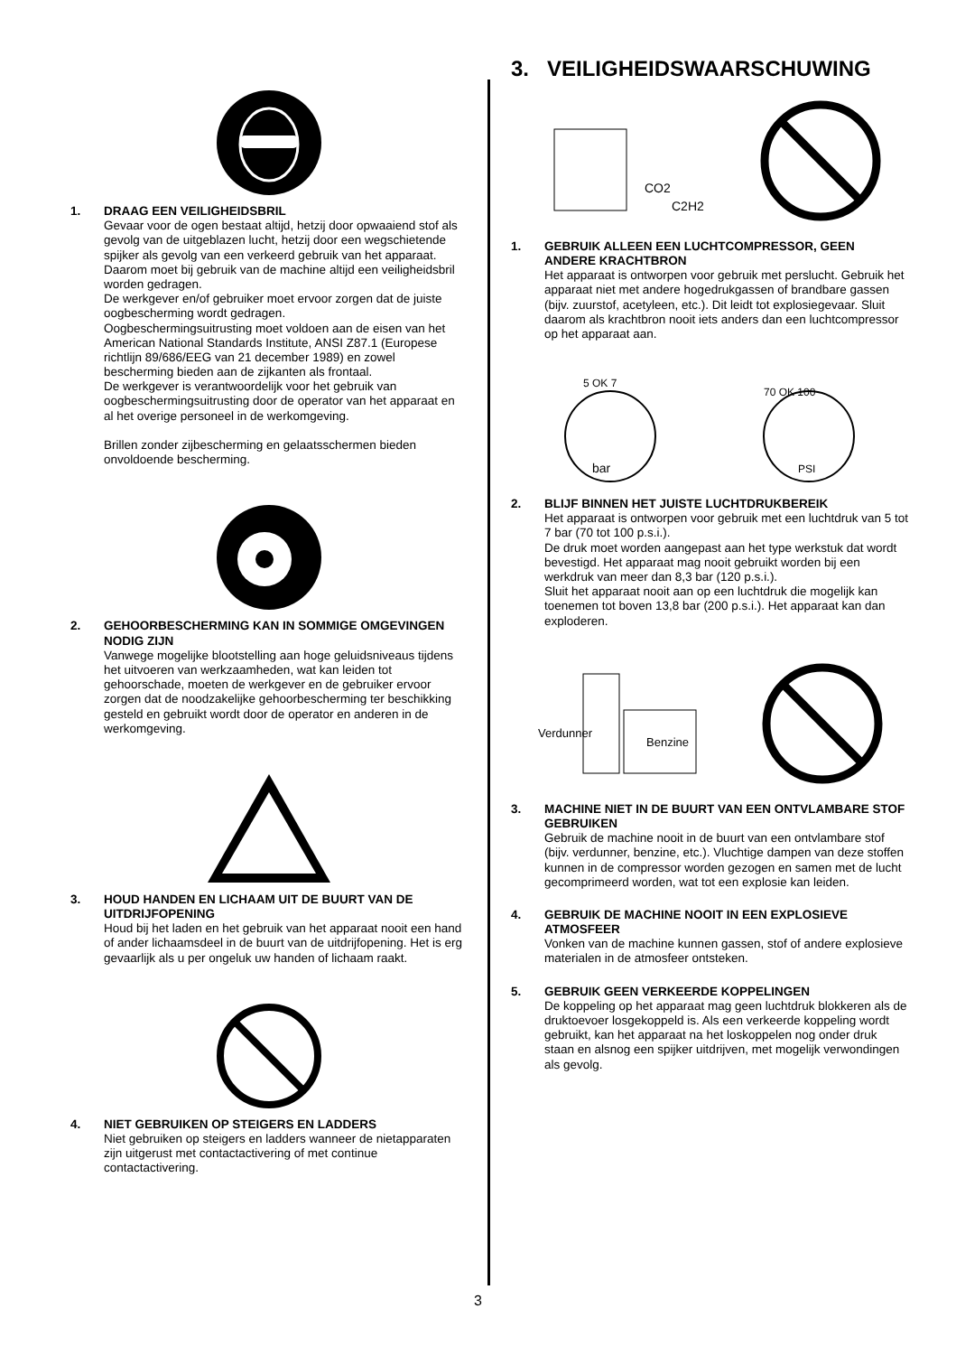1. DRAAG EEN VEILIGHEIDSBRIL
Gevaar voor de ogen bestaat altijd, hetzij door opwaaiend stof als gevolg van de uitgeblazen lucht, hetzij door een wegschietende spijker als gevolg van een verkeerd gebruik van het apparaat. Daarom moet bij gebruik van de machine altijd een veiligheidsbril worden gedragen.
De werkgever en/of gebruiker moet ervoor zorgen dat de juiste oogbescherming wordt gedragen.
Oogbeschermingsuitrusting moet voldoen aan de eisen van het American National Standards Institute, ANSI Z87.1 (Europese richtlijn 89/686/EEG van 21 december 1989) en zowel bescherming bieden aan de zijkanten als frontaal.
De werkgever is verantwoordelijk voor het gebruik van oogbeschermingsuitrusting door de operator van het apparaat en al het overige personeel in de werkomgeving.
Brillen zonder zijbescherming en gelaatsschermen bieden onvoldoende bescherming.
2. GEHOORBESCHERMING KAN IN SOMMIGE OMGEVINGEN NODIG ZIJN
Vanwege mogelijke blootstelling aan hoge geluidsniveaus tijdens het uitvoeren van werkzaamheden, wat kan leiden tot gehoorschade, moeten de werkgever en de gebruiker ervoor zorgen dat de noodzakelijke gehoorbescherming ter beschikking gesteld en gebruikt wordt door de operator en anderen in de werkomgeving.
3. HOUD HANDEN EN LICHAAM UIT DE BUURT VAN DE UITDRIJFOPENING
Houd bij het laden en het gebruik van het apparaat nooit een hand of ander lichaamsdeel in de buurt van de uitdrijfopening. Het is erg gevaarlijk als u per ongeluk uw handen of lichaam raakt.
4. NIET GEBRUIKEN OP STEIGERS EN LADDERS
Niet gebruiken op steigers en ladders wanneer de nietapparaten zijn uitgerust met contactactivering of met continue contactactivering.
3. VEILIGHEIDSWAARSCHUWING
CO2
C2H2
1. GEBRUIK ALLEEN EEN LUCHTCOMPRESSOR, GEEN ANDERE KRACHTBRON
Het apparaat is ontworpen voor gebruik met perslucht. Gebruik het apparaat niet met andere hogedrukgassen of brandbare gassen (bijv. zuurstof, acetyleen, etc.). Dit leidt tot explosiegevaar. Sluit daarom als krachtbron nooit iets anders dan een luchtcompressor op het apparaat aan.
5 OK 7
bar
70 OK 100
PSI
2. BLIJF BINNEN HET JUISTE LUCHTDRUKBEREIK
Het apparaat is ontworpen voor gebruik met een luchtdruk van 5 tot 7 bar (70 tot 100 p.s.i.).
De druk moet worden aangepast aan het type werkstuk dat wordt bevestigd. Het apparaat mag nooit gebruikt worden bij een werkdruk van meer dan 8,3 bar (120 p.s.i.).
Sluit het apparaat nooit aan op een luchtdruk die mogelijk kan toenemen tot boven 13,8 bar (200 p.s.i.). Het apparaat kan dan exploderen.
Verdunner
Benzine
3. MACHINE NIET IN DE BUURT VAN EEN ONTVLAMBARE STOF GEBRUIKEN
Gebruik de machine nooit in de buurt van een ontvlambare stof (bijv. verdunner, benzine, etc.). Vluchtige dampen van deze stoffen kunnen in de compressor worden gezogen en samen met de lucht gecomprimeerd worden, wat tot een explosie kan leiden.
4. GEBRUIK DE MACHINE NOOIT IN EEN EXPLOSIEVE ATMOSFEER
Vonken van de machine kunnen gassen, stof of andere explosieve materialen in de atmosfeer ontsteken.
5. GEBRUIK GEEN VERKEERDE KOPPELINGEN
De koppeling op het apparaat mag geen luchtdruk blokkeren als de druktoevoer losgekoppeld is. Als een verkeerde koppeling wordt gebruikt, kan het apparaat na het loskoppelen nog onder druk staan en alsnog een spijker uitdrijven, met mogelijk verwondingen als gevolg.
3